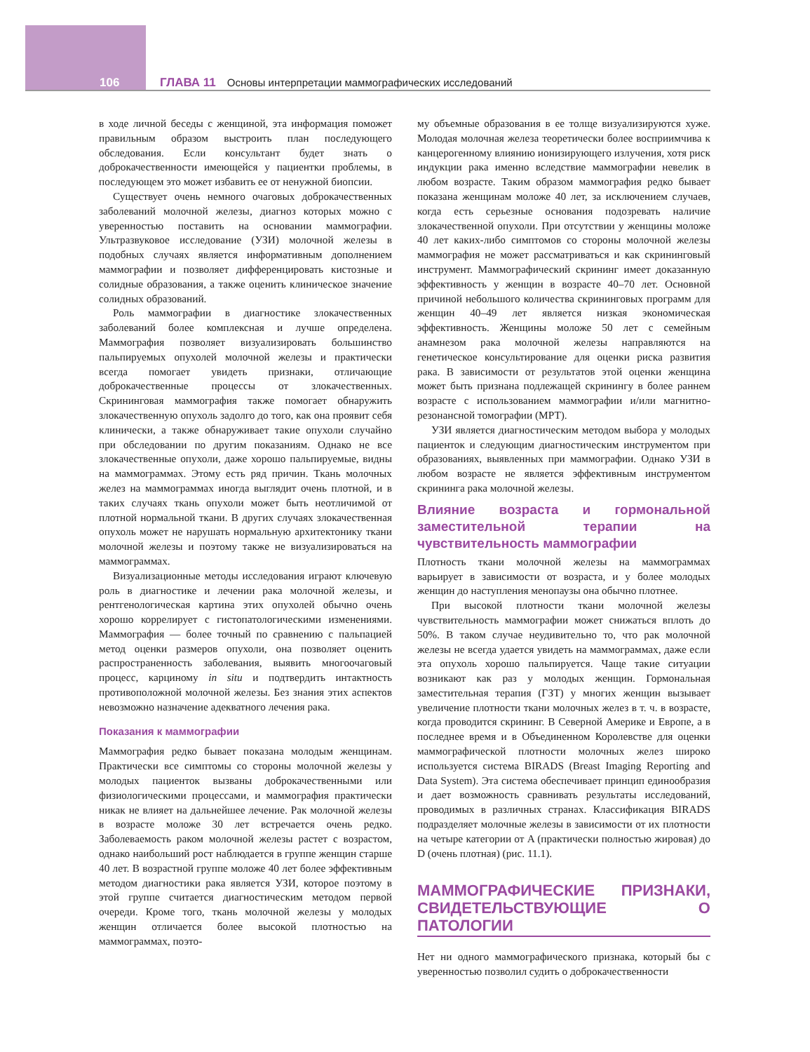106 ГЛАВА 11 Основы интерпретации маммографических исследований
в ходе личной беседы с женщиной, эта информация поможет правильным образом выстроить план последующего обследования. Если консультант будет знать о доброкачественности имеющейся у пациентки проблемы, в последующем это может избавить ее от ненужной биопсии.
Существует очень немного очаговых доброкачественных заболеваний молочной железы, диагноз которых можно с уверенностью поставить на основании маммографии. Ультразвуковое исследование (УЗИ) молочной железы в подобных случаях является информативным дополнением маммографии и позволяет дифференцировать кистозные и солидные образования, а также оценить клиническое значение солидных образований.
Роль маммографии в диагностике злокачественных заболеваний более комплексная и лучше определена. Маммография позволяет визуализировать большинство пальпируемых опухолей молочной железы и практически всегда помогает увидеть признаки, отличающие доброкачественные процессы от злокачественных. Скрининговая маммография также помогает обнаружить злокачественную опухоль задолго до того, как она проявит себя клинически, а также обнаруживает такие опухоли случайно при обследовании по другим показаниям. Однако не все злокачественные опухоли, даже хорошо пальпируемые, видны на маммограммах. Этому есть ряд причин. Ткань молочных желез на маммограммах иногда выглядит очень плотной, и в таких случаях ткань опухоли может быть неотличимой от плотной нормальной ткани. В других случаях злокачественная опухоль может не нарушать нормальную архитектонику ткани молочной железы и поэтому также не визуализироваться на маммограммах.
Визуализационные методы исследования играют ключевую роль в диагностике и лечении рака молочной железы, и рентгенологическая картина этих опухолей обычно очень хорошо коррелирует с гистопатологическими изменениями. Маммография — более точный по сравнению с пальпацией метод оценки размеров опухоли, она позволяет оценить распространенность заболевания, выявить многоочаговый процесс, карциному in situ и подтвердить интактность противоположной молочной железы. Без знания этих аспектов невозможно назначение адекватного лечения рака.
Показания к маммографии
Маммография редко бывает показана молодым женщинам. Практически все симптомы со стороны молочной железы у молодых пациенток вызваны доброкачественными или физиологическими процессами, и маммография практически никак не влияет на дальнейшее лечение. Рак молочной железы в возрасте моложе 30 лет встречается очень редко. Заболеваемость раком молочной железы растет с возрастом, однако наибольший рост наблюдается в группе женщин старше 40 лет. В возрастной группе моложе 40 лет более эффективным методом диагностики рака является УЗИ, которое поэтому в этой группе считается диагностическим методом первой очереди. Кроме того, ткань молочной железы у молодых женщин отличается более высокой плотностью на маммограммах, поэто-
му объемные образования в ее толще визуализируются хуже. Молодая молочная железа теоретически более восприимчива к канцерогенному влиянию ионизирующего излучения, хотя риск индукции рака именно вследствие маммографии невелик в любом возрасте. Таким образом маммография редко бывает показана женщинам моложе 40 лет, за исключением случаев, когда есть серьезные основания подозревать наличие злокачественной опухоли. При отсутствии у женщины моложе 40 лет каких-либо симптомов со стороны молочной железы маммография не может рассматриваться и как скрининговый инструмент. Маммографический скрининг имеет доказанную эффективность у женщин в возрасте 40–70 лет. Основной причиной небольшого количества скрининговых программ для женщин 40–49 лет является низкая экономическая эффективность. Женщины моложе 50 лет с семейным анамнезом рака молочной железы направляются на генетическое консультирование для оценки риска развития рака. В зависимости от результатов этой оценки женщина может быть признана подлежащей скринингу в более раннем возрасте с использованием маммографии и/или магнитно-резонансной томографии (МРТ).
УЗИ является диагностическим методом выбора у молодых пациенток и следующим диагностическим инструментом при образованиях, выявленных при маммографии. Однако УЗИ в любом возрасте не является эффективным инструментом скрининга рака молочной железы.
Влияние возраста и гормональной заместительной терапии на чувствительность маммографии
Плотность ткани молочной железы на маммограммах варьирует в зависимости от возраста, и у более молодых женщин до наступления менопаузы она обычно плотнее.
При высокой плотности ткани молочной железы чувствительность маммографии может снижаться вплоть до 50%. В таком случае неудивительно то, что рак молочной железы не всегда удается увидеть на маммограммах, даже если эта опухоль хорошо пальпируется. Чаще такие ситуации возникают как раз у молодых женщин. Гормональная заместительная терапия (ГЗТ) у многих женщин вызывает увеличение плотности ткани молочных желез в т. ч. в возрасте, когда проводится скрининг. В Северной Америке и Европе, а в последнее время и в Объединенном Королевстве для оценки маммографической плотности молочных желез широко используется система BIRADS (Breast Imaging Reporting and Data System). Эта система обеспечивает принцип единообразия и дает возможность сравнивать результаты исследований, проводимых в различных странах. Классификация BIRADS подразделяет молочные железы в зависимости от их плотности на четыре категории от A (практически полностью жировая) до D (очень плотная) (рис. 11.1).
МАММОГРАФИЧЕСКИЕ ПРИЗНАКИ, СВИДЕТЕЛЬСТВУЮЩИЕ О ПАТОЛОГИИ
Нет ни одного маммографического признака, который бы с уверенностью позволил судить о доброкачественности